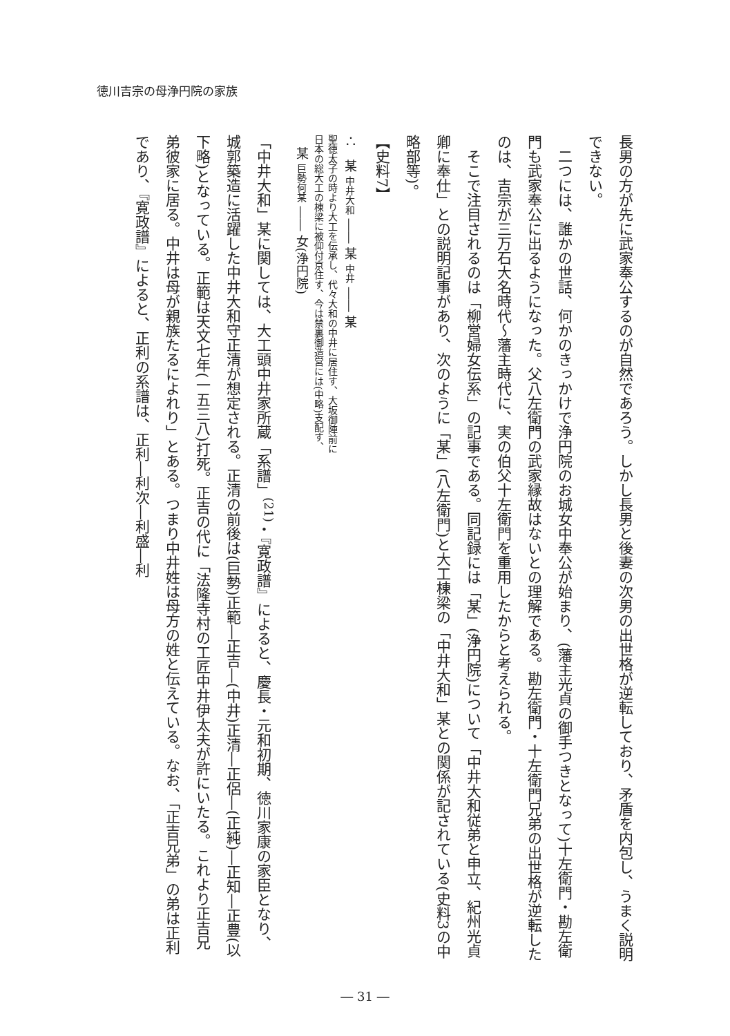徳川吉宗の母浄円院の家族
長男の方が先に武家奉公するのが自然であろう。しかし長男と後妻の次男の出世格が逆転しており、矛盾を内包し、うまく説明できない。
　二つには、誰かの世話、何かのきっかけで浄円院のお城女中奉公が始まり、(藩主光貞の御手つきとなって)十左衛門・勘左衛門も武家奉公に出るようになった。父八左衛門の武家縁故はないとの理解である。勘左衛門・十左衛門兄弟の出世格が逆転したのは、吉宗が三万石大名時代～藩主時代に、実の伯父十左衛門を重用したからと考えられる。
　そこで注目されるのは「柳営婦女伝系」の記事である。同記録には「某」(浄円院)について「中井大和従弟と申立、紀州光貞卿に奉仕」との説明記事があり、次のように「某」(八左衛門)と大工棟梁の「中井大和」某との関係が記されている(史料3の中略部等)。
【史料7】
∴　某 中井大和 ―― 某 中井 ―― 某
聖徳太子の時より大工を伝承し、代々大和の中井に居住す、大坂御陣前に
日本の総大工の棟梁に被仰付京住す、今は禁裏御造営には(中略)支配す、
　某 巨勢何某 ―― 女(浄円院)
「中井大和」某に関しては、大工頭中井家所蔵「系譜」<sup>(21)</sup>・『寛政譜』によると、慶長・元和初期、徳川家康の家臣となり、城郭築造に活躍した中井大和守正清が想定される。正清の前後は(巨勢)正範―正吉―(中井)正清―正侶―(正純)―正知―正豊(以下略)となっている。正範は天文七年(一五三八)打死。正吉の代に「法隆寺村の工匠中井伊太夫が許にいたる。これより正吉兄弟彼家に居る。中井は母が親族たるによれり」とある。つまり中井姓は母方の姓と伝えている。なお、「正吉兄弟」の弟は正利であり、『寛政譜』によると、正利の系譜は、正利―利次―利盛―利
― 31 ―